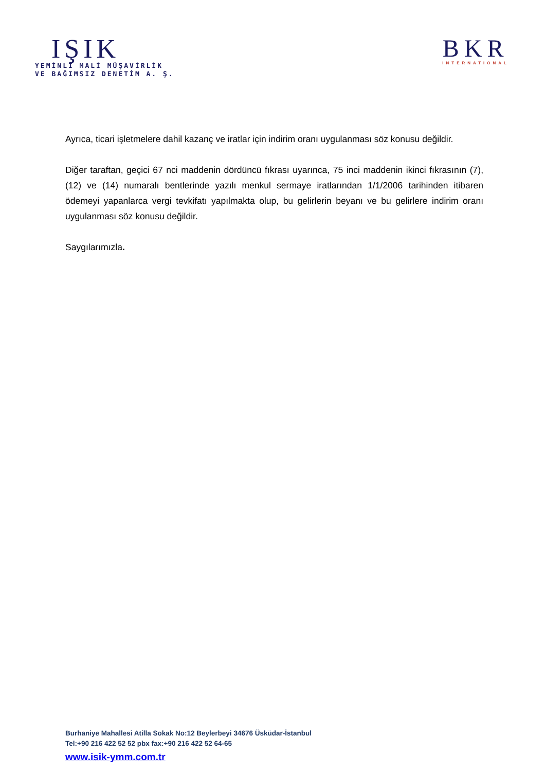IŞIK
YEMİNLİ MALİ MÜŞAVİRLİK
VE BAĞIMSIZ DENETİM A. Ş.
BKR
INTERNATIONAL
Ayrıca, ticari işletmelere dahil kazanç ve iratlar için indirim oranı uygulanması söz konusu değildir.
Diğer taraftan, geçici 67 nci maddenin dördüncü fıkrası uyarınca, 75 inci maddenin ikinci fıkrasının (7), (12) ve (14) numaralı bentlerinde yazılı menkul sermaye iratlarından 1/1/2006 tarihinden itibaren ödemeyi yapanlarca vergi tevkifatı yapılmakta olup, bu gelirlerin beyanı ve bu gelirlere indirim oranı uygulanması söz konusu değildir.
Saygılarımızla.
Burhaniye Mahallesi Atilla Sokak No:12 Beylerbeyi 34676 Üsküdar-İstanbul
Tel:+90 216 422 52 52 pbx fax:+90 216 422 52 64-65
www.isik-ymm.com.tr